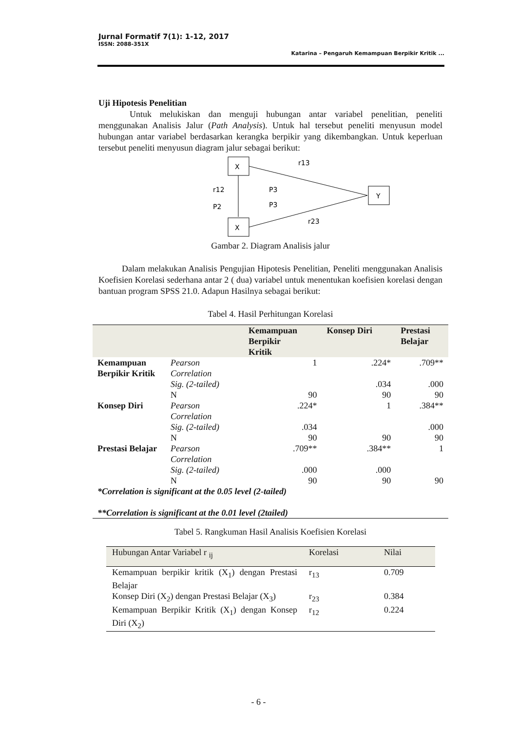Jurnal Formatif 7(1): 1-12, 2017
ISSN: 2088-351X
Katarina – Pengaruh Kemampuan Berpikir Kritik ...
Uji Hipotesis Penelitian
Untuk melukiskan dan menguji hubungan antar variabel penelitian, peneliti menggunakan Analisis Jalur (Path Analysis). Untuk hal tersebut peneliti menyusun model hubungan antar variabel berdasarkan kerangka berpikir yang dikembangkan. Untuk keperluan tersebut peneliti menyusun diagram jalur sebagai berikut:
X
X
Y
r13
r12
P3
P2
P3
r23
Gambar 2. Diagram Analisis jalur
Dalam melakukan Analisis Pengujian Hipotesis Penelitian, Peneliti menggunakan Analisis Koefisien Korelasi sederhana antar 2 ( dua) variabel untuk menentukan koefisien korelasi dengan bantuan program SPSS 21.0. Adapun Hasilnya sebagai berikut:
Tabel 4. Hasil Perhitungan Korelasi
| | | Kemampuan Berpikir Kritik | Konsep Diri | Prestasi Belajar |
| --- | --- | --- | --- | --- |
| Kemampuan Berpikir Kritik | Pearson Correlation | 1 | .224* | .709** |
| | Sig. (2-tailed) | | .034 | .000 |
| | N | 90 | 90 | 90 |
| Konsep Diri | Pearson Correlation | .224* | 1 | .384** |
| | Sig. (2-tailed) | .034 | | .000 |
| | N | 90 | 90 | 90 |
| Prestasi Belajar | Pearson Correlation | .709** | .384** | 1 |
| | Sig. (2-tailed) | .000 | .000 | |
| | N | 90 | 90 | 90 |
| *Correlation is significant at the 0.05 level (2-tailed) **Correlation is significant at the 0.01 level (2tailed) | | | | |
Tabel 5. Rangkuman Hasil Analisis Koefisien Korelasi
| Hubungan Antar Variabel r <sub>ij</sub> | Korelasi | Nilai |
| Kemampuan berpikir kritik (X<sub>1</sub>) dengan Prestasi Belajar | r<sub>13</sub> | 0.709 |
| Konsep Diri (X<sub>2</sub>) dengan Prestasi Belajar (X<sub>3</sub>) | r<sub>23</sub> | 0.384 |
| Kemampuan Berpikir Kritik (X<sub>1</sub>) dengan Konsep Diri (X<sub>2</sub>) | r<sub>12</sub> | 0.224 |
- 6 -